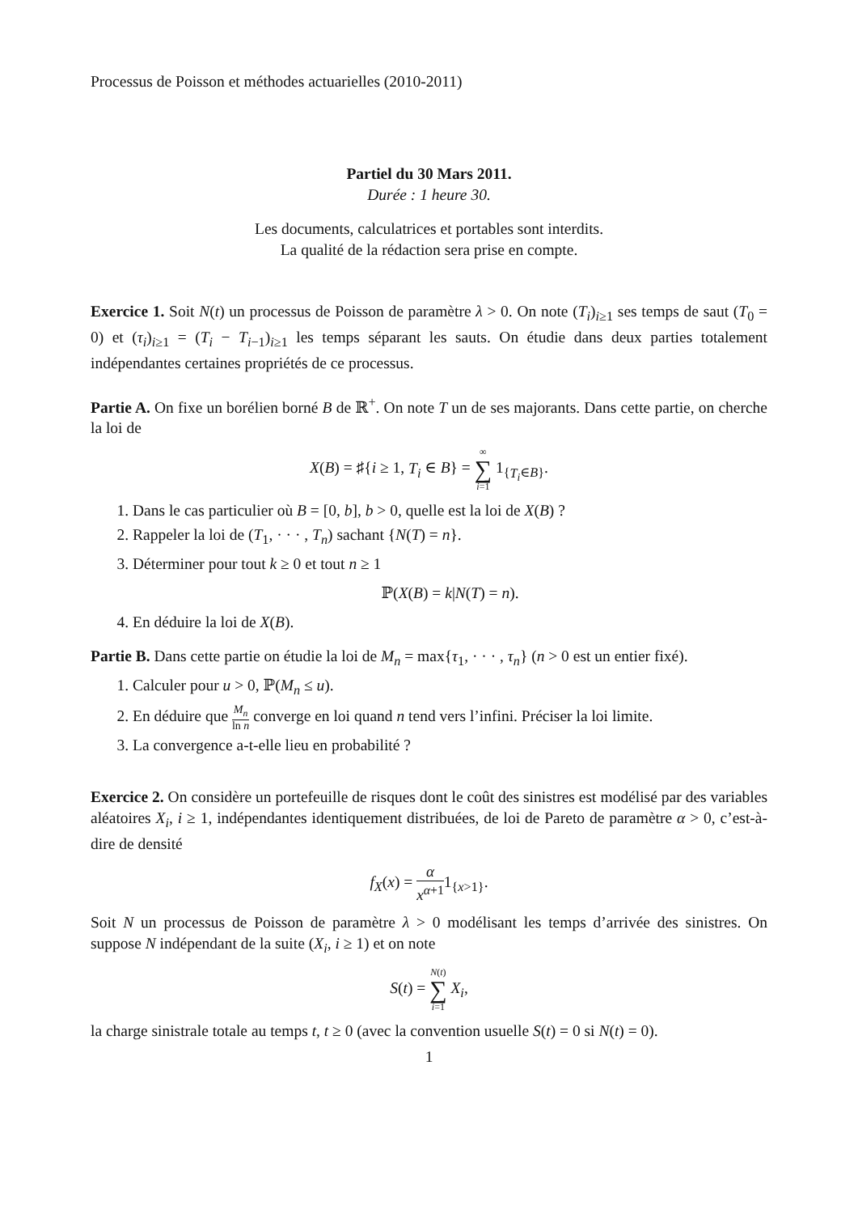Processus de Poisson et méthodes actuarielles (2010-2011)
Partiel du 30 Mars 2011.
Durée : 1 heure 30.
Les documents, calculatrices et portables sont interdits.
La qualité de la rédaction sera prise en compte.
Exercice 1. Soit N(t) un processus de Poisson de paramètre λ > 0. On note (T<sub>i</sub>)<sub>i≥1</sub> ses temps de saut (T<sub>0</sub> = 0) et (τ<sub>i</sub>)<sub>i≥1</sub> = (T<sub>i</sub> − T<sub>i−1</sub>)<sub>i≥1</sub> les temps séparant les sauts. On étudie dans deux parties totalement indépendantes certaines propriétés de ce processus.
Partie A. On fixe un borélien borné B de ℝ<sup>+</sup>. On note T un de ses majorants. Dans cette partie, on cherche la loi de
X(B) = ♯{i ≥ 1, T<sub>i</sub> ∈ B} = ∞ ∑ i=1 1<sub>{T<sub>i</sub>∈B}</sub>.
1. Dans le cas particulier où B = [0, b], b > 0, quelle est la loi de X(B) ?
2. Rappeler la loi de (T<sub>1</sub>, · · · , T<sub>n</sub>) sachant {N(T) = n}.
3. Déterminer pour tout k ≥ 0 et tout n ≥ 1
ℙ(X(B) = k|N(T) = n).
4. En déduire la loi de X(B).
Partie B. Dans cette partie on étudie la loi de M<sub>n</sub> = max{τ<sub>1</sub>, · · · , τ<sub>n</sub>} (n > 0 est un entier fixé).
1. Calculer pour u > 0, ℙ(M<sub>n</sub> ≤ u).
2. En déduire que M<sub>n</sub> ln n converge en loi quand n tend vers l’infini. Préciser la loi limite.
3. La convergence a-t-elle lieu en probabilité ?
Exercice 2. On considère un portefeuille de risques dont le coût des sinistres est modélisé par des variables aléatoires X<sub>i</sub>, i ≥ 1, indépendantes identiquement distribuées, de loi de Pareto de paramètre α > 0, c’est-à-dire de densité
f<sub>X</sub>(x) = α x<sup>α+1</sup>1<sub>{x>1}</sub>.
Soit N un processus de Poisson de paramètre λ > 0 modélisant les temps d’arrivée des sinistres. On suppose N indépendant de la suite (X<sub>i</sub>, i ≥ 1) et on note
S(t) = N(t) ∑ i=1 X<sub>i</sub>,
la charge sinistrale totale au temps t, t ≥ 0 (avec la convention usuelle S(t) = 0 si N(t) = 0).
1